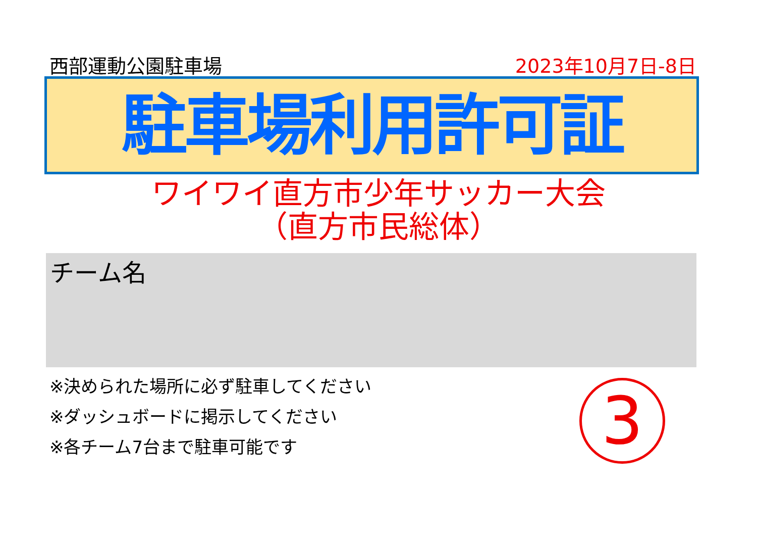西部運動公園駐車場 2023年10月7日-8日
駐車場利用許可証
ワイワイ直方市少年サッカー大会
（直方市民総体）
チーム名
※決められた場所に必ず駐車してください
※ダッシュボードに掲示してください
※各チーム7台まで駐車可能です
3